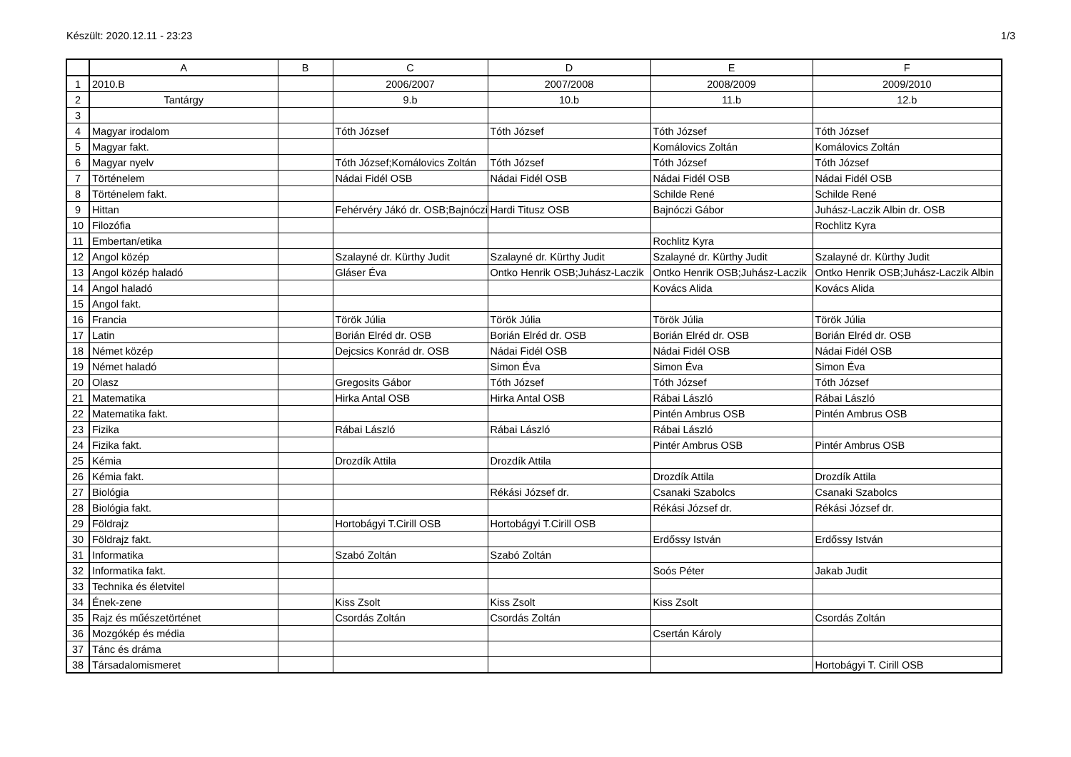Készült: 2020.12.11 - 23:23 1/3
| | A | B | C | D | E | F |
| --- | --- | --- | --- | --- | --- | --- |
| 1 | 2010.B | | 2006/2007 | 2007/2008 | 2008/2009 | 2009/2010 |
| 2 | Tantárgy | | 9.b | 10.b | 11.b | 12.b |
| 3 | | | | | | |
| 4 | Magyar irodalom | | Tóth József | Tóth József | Tóth József | Tóth József |
| 5 | Magyar fakt. | | | | Komálovics Zoltán | Komálovics Zoltán |
| 6 | Magyar nyelv | | Tóth József;Komálovics Zoltán | Tóth József | Tóth József | Tóth József |
| 7 | Történelem | | Nádai Fidél OSB | Nádai Fidél OSB | Nádai Fidél OSB | Nádai Fidél OSB |
| 8 | Történelem fakt. | | | | Schilde René | Schilde René |
| 9 | Hittan | | Fehérvéry Jákó dr. OSB;Bajnóczi | Hardi Titusz OSB | Bajnóczi Gábor | Juhász-Laczik Albin dr. OSB |
| 10 | Filozófia | | | | | Rochlitz Kyra |
| 11 | Embertan/etika | | | | Rochlitz Kyra | |
| 12 | Angol közép | | Szalayné dr. Kürthy Judit | Szalayné dr. Kürthy Judit | Szalayné dr. Kürthy Judit | Szalayné dr. Kürthy Judit |
| 13 | Angol közép haladó | | Gláser Éva | Ontko Henrik OSB;Juhász-Laczik | Ontko Henrik OSB;Juhász-Laczik | Ontko Henrik OSB;Juhász-Laczik Albin |
| 14 | Angol haladó | | | | Kovács Alida | Kovács Alida |
| 15 | Angol fakt. | | | | | |
| 16 | Francia | | Török Júlia | Török Júlia | Török Júlia | Török Júlia |
| 17 | Latin | | Borián Elréd dr. OSB | Borián Elréd dr. OSB | Borián Elréd dr. OSB | Borián Elréd dr. OSB |
| 18 | Német közép | | Dejcsics Konrád dr. OSB | Nádai Fidél OSB | Nádai Fidél OSB | Nádai Fidél OSB |
| 19 | Német haladó | | | Simon Éva | Simon Éva | Simon Éva |
| 20 | Olasz | | Gregosits Gábor | Tóth József | Tóth József | Tóth József |
| 21 | Matematika | | Hirka Antal OSB | Hirka Antal OSB | Rábai László | Rábai László |
| 22 | Matematika fakt. | | | | Pintén Ambrus OSB | Pintén Ambrus OSB |
| 23 | Fizika | | Rábai László | Rábai László | Rábai László | |
| 24 | Fizika fakt. | | | | Pintér Ambrus OSB | Pintér Ambrus OSB |
| 25 | Kémia | | Drozdík Attila | Drozdík Attila | | |
| 26 | Kémia fakt. | | | | Drozdík Attila | Drozdík Attila |
| 27 | Biológia | | | Rékási József dr. | Csanaki Szabolcs | Csanaki Szabolcs |
| 28 | Biológia fakt. | | | | Rékási József dr. | Rékási József dr. |
| 29 | Földrajz | | Hortobágyi T.Cirill OSB | Hortobágyi T.Cirill OSB | | |
| 30 | Földrajz fakt. | | | | Erdőssy István | Erdőssy István |
| 31 | Informatika | | Szabó Zoltán | Szabó Zoltán | | |
| 32 | Informatika fakt. | | | | Soós Péter | Jakab Judit |
| 33 | Technika és életvitel | | | | | |
| 34 | Ének-zene | | Kiss Zsolt | Kiss Zsolt | Kiss Zsolt | |
| 35 | Rajz és műészetörténet | | Csordás Zoltán | Csordás Zoltán | | Csordás Zoltán |
| 36 | Mozgókép és média | | | | Csertán Károly | |
| 37 | Tánc és dráma | | | | | |
| 38 | Társadalomismeret | | | | | Hortobágyi T. Cirill OSB |